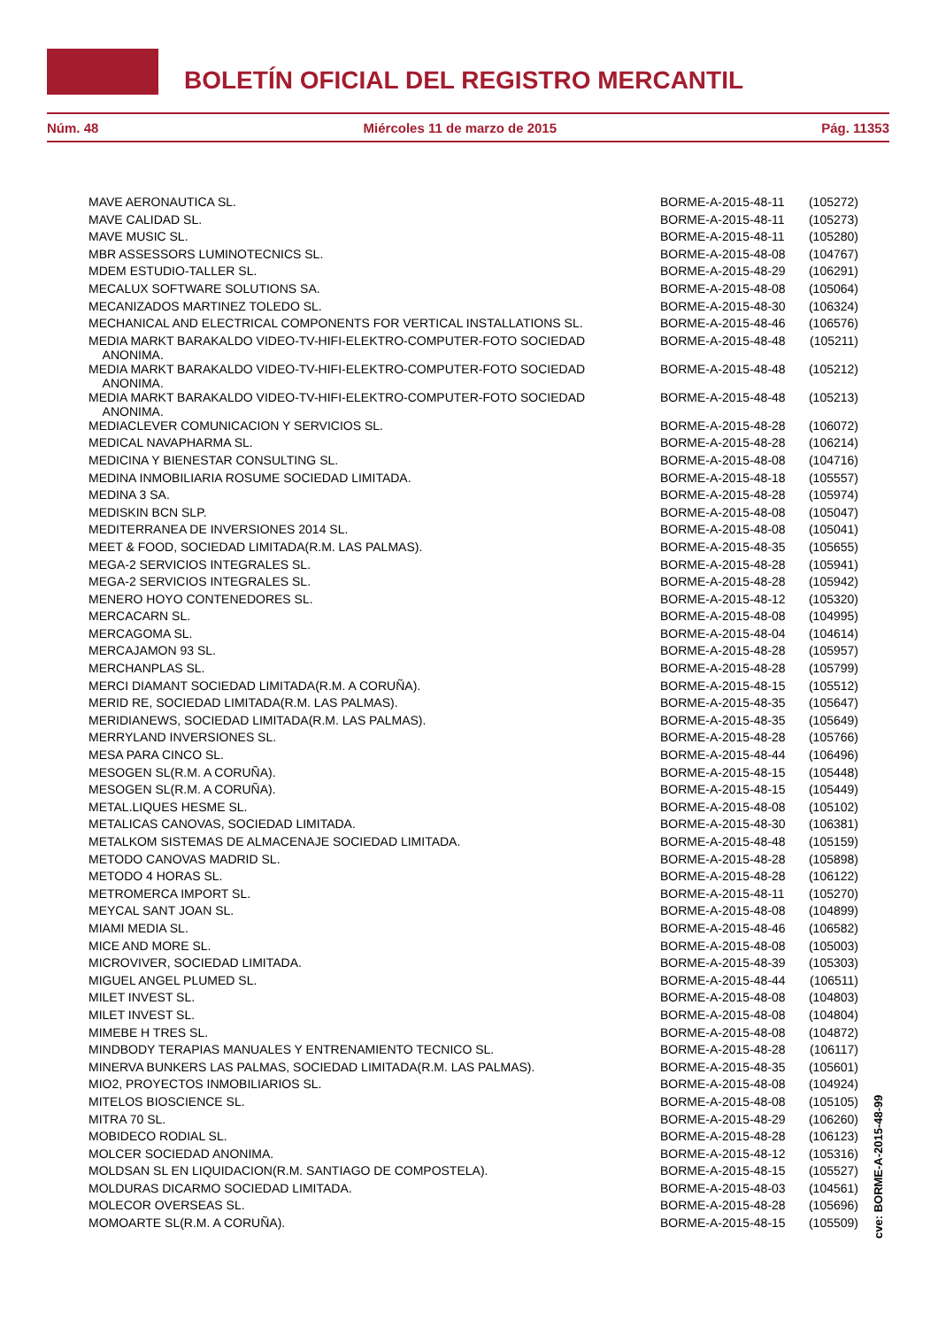BOLETÍN OFICIAL DEL REGISTRO MERCANTIL
Núm. 48 Miércoles 11 de marzo de 2015 Pág. 11353
| MAVE AERONAUTICA SL. | BORME-A-2015-48-11 | (105272) |
| MAVE CALIDAD SL. | BORME-A-2015-48-11 | (105273) |
| MAVE MUSIC SL. | BORME-A-2015-48-11 | (105280) |
| MBR ASSESSORS LUMINOTECNICS SL. | BORME-A-2015-48-08 | (104767) |
| MDEM ESTUDIO-TALLER SL. | BORME-A-2015-48-29 | (106291) |
| MECALUX SOFTWARE SOLUTIONS SA. | BORME-A-2015-48-08 | (105064) |
| MECANIZADOS MARTINEZ TOLEDO SL. | BORME-A-2015-48-30 | (106324) |
| MECHANICAL AND ELECTRICAL COMPONENTS FOR VERTICAL INSTALLATIONS SL. | BORME-A-2015-48-46 | (106576) |
| MEDIA MARKT BARAKALDO VIDEO-TV-HIFI-ELEKTRO-COMPUTER-FOTO SOCIEDAD ANONIMA. | BORME-A-2015-48-48 | (105211) |
| MEDIA MARKT BARAKALDO VIDEO-TV-HIFI-ELEKTRO-COMPUTER-FOTO SOCIEDAD ANONIMA. | BORME-A-2015-48-48 | (105212) |
| MEDIA MARKT BARAKALDO VIDEO-TV-HIFI-ELEKTRO-COMPUTER-FOTO SOCIEDAD ANONIMA. | BORME-A-2015-48-48 | (105213) |
| MEDIACLEVER COMUNICACION Y SERVICIOS SL. | BORME-A-2015-48-28 | (106072) |
| MEDICAL NAVAPHARMA SL. | BORME-A-2015-48-28 | (106214) |
| MEDICINA Y BIENESTAR CONSULTING SL. | BORME-A-2015-48-08 | (104716) |
| MEDINA INMOBILIARIA ROSUME SOCIEDAD LIMITADA. | BORME-A-2015-48-18 | (105557) |
| MEDINA 3 SA. | BORME-A-2015-48-28 | (105974) |
| MEDISKIN BCN SLP. | BORME-A-2015-48-08 | (105047) |
| MEDITERRANEA DE INVERSIONES 2014 SL. | BORME-A-2015-48-08 | (105041) |
| MEET & FOOD, SOCIEDAD LIMITADA(R.M. LAS PALMAS). | BORME-A-2015-48-35 | (105655) |
| MEGA-2 SERVICIOS INTEGRALES SL. | BORME-A-2015-48-28 | (105941) |
| MEGA-2 SERVICIOS INTEGRALES SL. | BORME-A-2015-48-28 | (105942) |
| MENERO HOYO CONTENEDORES SL. | BORME-A-2015-48-12 | (105320) |
| MERCACARN SL. | BORME-A-2015-48-08 | (104995) |
| MERCAGOMA SL. | BORME-A-2015-48-04 | (104614) |
| MERCAJAMON 93 SL. | BORME-A-2015-48-28 | (105957) |
| MERCHANPLAS SL. | BORME-A-2015-48-28 | (105799) |
| MERCI DIAMANT SOCIEDAD LIMITADA(R.M. A CORUÑA). | BORME-A-2015-48-15 | (105512) |
| MERID RE, SOCIEDAD LIMITADA(R.M. LAS PALMAS). | BORME-A-2015-48-35 | (105647) |
| MERIDIANEWS, SOCIEDAD LIMITADA(R.M. LAS PALMAS). | BORME-A-2015-48-35 | (105649) |
| MERRYLAND INVERSIONES SL. | BORME-A-2015-48-28 | (105766) |
| MESA PARA CINCO SL. | BORME-A-2015-48-44 | (106496) |
| MESOGEN SL(R.M. A CORUÑA). | BORME-A-2015-48-15 | (105448) |
| MESOGEN SL(R.M. A CORUÑA). | BORME-A-2015-48-15 | (105449) |
| METAL.LIQUES HESME SL. | BORME-A-2015-48-08 | (105102) |
| METALICAS CANOVAS, SOCIEDAD LIMITADA. | BORME-A-2015-48-30 | (106381) |
| METALKOM SISTEMAS DE ALMACENAJE SOCIEDAD LIMITADA. | BORME-A-2015-48-48 | (105159) |
| METODO CANOVAS MADRID SL. | BORME-A-2015-48-28 | (105898) |
| METODO 4 HORAS SL. | BORME-A-2015-48-28 | (106122) |
| METROMERCA IMPORT SL. | BORME-A-2015-48-11 | (105270) |
| MEYCAL SANT JOAN SL. | BORME-A-2015-48-08 | (104899) |
| MIAMI MEDIA SL. | BORME-A-2015-48-46 | (106582) |
| MICE AND MORE SL. | BORME-A-2015-48-08 | (105003) |
| MICROVIVER, SOCIEDAD LIMITADA. | BORME-A-2015-48-39 | (105303) |
| MIGUEL ANGEL PLUMED SL. | BORME-A-2015-48-44 | (106511) |
| MILET INVEST SL. | BORME-A-2015-48-08 | (104803) |
| MILET INVEST SL. | BORME-A-2015-48-08 | (104804) |
| MIMEBE H TRES SL. | BORME-A-2015-48-08 | (104872) |
| MINDBODY TERAPIAS MANUALES Y ENTRENAMIENTO TECNICO SL. | BORME-A-2015-48-28 | (106117) |
| MINERVA BUNKERS LAS PALMAS, SOCIEDAD LIMITADA(R.M. LAS PALMAS). | BORME-A-2015-48-35 | (105601) |
| MIO2, PROYECTOS INMOBILIARIOS SL. | BORME-A-2015-48-08 | (104924) |
| MITELOS BIOSCIENCE SL. | BORME-A-2015-48-08 | (105105) |
| MITRA 70 SL. | BORME-A-2015-48-29 | (106260) |
| MOBIDECO RODIAL SL. | BORME-A-2015-48-28 | (106123) |
| MOLCER SOCIEDAD ANONIMA. | BORME-A-2015-48-12 | (105316) |
| MOLDSAN SL EN LIQUIDACION(R.M. SANTIAGO DE COMPOSTELA). | BORME-A-2015-48-15 | (105527) |
| MOLDURAS DICARMO SOCIEDAD LIMITADA. | BORME-A-2015-48-03 | (104561) |
| MOLECOR OVERSEAS SL. | BORME-A-2015-48-28 | (105696) |
| MOMOARTE SL(R.M. A CORUÑA). | BORME-A-2015-48-15 | (105509) |
cve: BORME-A-2015-48-99